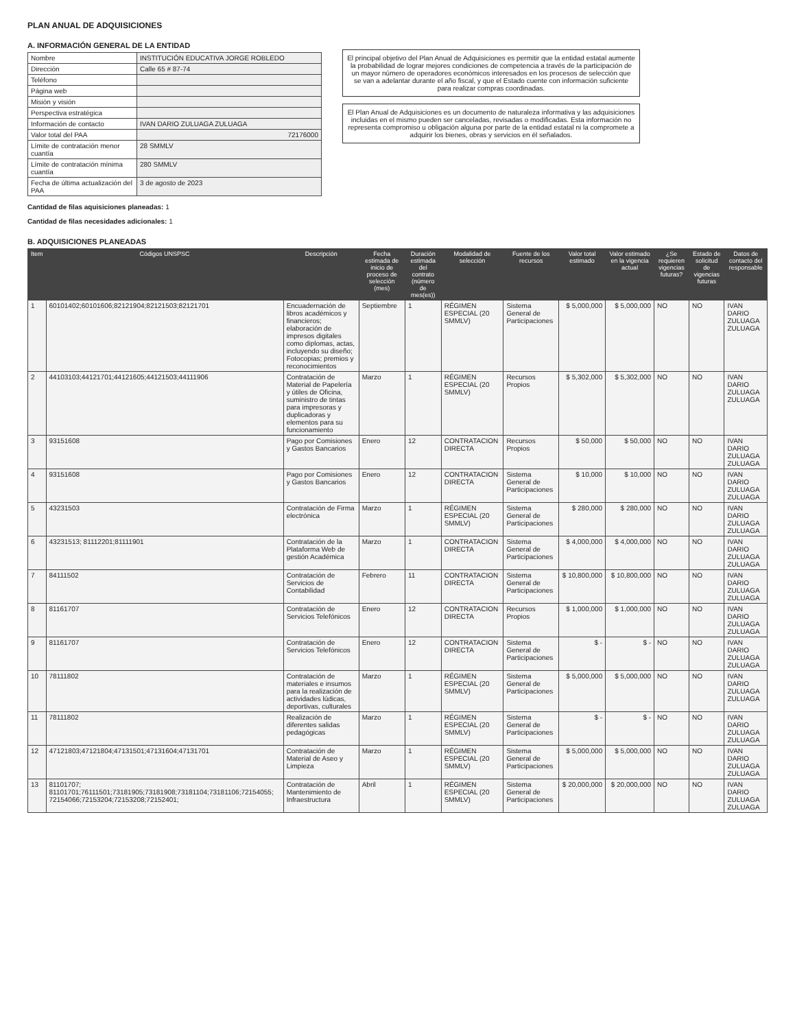PLAN ANUAL DE ADQUISICIONES
A. INFORMACIÓN GENERAL DE LA ENTIDAD
| Nombre | INSTITUCIÓN EDUCATIVA JORGE ROBLEDO |
| Dirección | Calle 65 # 87-74 |
| Teléfono | |
| Página web | |
| Misión y visión | |
| Perspectiva estratégica | |
| Información de contacto | IVAN DARIO ZULUAGA ZULUAGA |
| Valor total del PAA | 72176000 |
| Límite de contratación menor cuantía | 28 SMMLV |
| Límite de contratación mínima cuantía | 280 SMMLV |
| Fecha de última actualización del PAA | 3 de agosto de 2023 |
Cantidad de filas aquisiciones planeadas: 1
Cantidad de filas necesidades adicionales: 1
El principal objetivo del Plan Anual de Adquisiciones es permitir que la entidad estatal aumente la probabilidad de lograr mejores condiciones de competencia a través de la participación de un mayor número de operadores económicos interesados en los procesos de selección que se van a adelantar durante el año fiscal, y que el Estado cuente con información suficiente para realizar compras coordinadas.
El Plan Anual de Adquisiciones es un documento de naturaleza informativa y las adquisiciones incluidas en el mismo pueden ser canceladas, revisadas o modificadas. Esta información no representa compromiso u obligación alguna por parte de la entidad estatal ni la compromete a adquirir los bienes, obras y servicios en él señalados.
B. ADQUISICIONES PLANEADAS
| Item | Códigos UNSPSC | Descripción | Fecha estimada de inicio de proceso de selección (mes) | Duración estimada del contrato (número de mes(es)) | Modalidad de selección | Fuente de los recursos | Valor total estimado | Valor estimado en la vigencia actual | ¿Se requieren vigencias futuras? | Estado de solicitud de vigencias futuras | Datos de contacto del responsable |
| --- | --- | --- | --- | --- | --- | --- | --- | --- | --- | --- | --- |
| 1 | 60101402;60101606;82121904;82121503;82121701 | Encuadernación de libros académicos y financieros; elaboración de impresos digitales como diplomas, actas, incluyendo su diseño; Fotocopias; premios y reconocimientos | Septiembre | 1 | RÉGIMEN ESPECIAL (20 SMMLV) | Sistema General de Participaciones | $ 5,000,000 | $ 5,000,000 | NO | NO | IVAN DARIO ZULUAGA ZULUAGA |
| 2 | 44103103;44121701;44121605;44121503;44111906 | Contratación de Material de Papelería y útiles de Oficina, suministro de tintas para impresoras y duplicadoras y elementos para su funcionamiento | Marzo | 1 | RÉGIMEN ESPECIAL (20 SMMLV) | Recursos Propios | $ 5,302,000 | $ 5,302,000 | NO | NO | IVAN DARIO ZULUAGA ZULUAGA |
| 3 | 93151608 | Pago por Comisiones y Gastos Bancarios | Enero | 12 | CONTRATACION DIRECTA | Recursos Propios | $ 50,000 | $ 50,000 | NO | NO | IVAN DARIO ZULUAGA ZULUAGA |
| 4 | 93151608 | Pago por Comisiones y Gastos Bancarios | Enero | 12 | CONTRATACION DIRECTA | Sistema General de Participaciones | $ 10,000 | $ 10,000 | NO | NO | IVAN DARIO ZULUAGA ZULUAGA |
| 5 | 43231503 | Contratación de Firma electrónica | Marzo | 1 | RÉGIMEN ESPECIAL (20 SMMLV) | Sistema General de Participaciones | $ 280,000 | $ 280,000 | NO | NO | IVAN DARIO ZULUAGA ZULUAGA |
| 6 | 43231513; 81112201;81111901 | Contratación de la Plataforma Web de gestión Académica | Marzo | 1 | CONTRATACION DIRECTA | Sistema General de Participaciones | $ 4,000,000 | $ 4,000,000 | NO | NO | IVAN DARIO ZULUAGA ZULUAGA |
| 7 | 84111502 | Contratación de Servicios de Contabilidad | Febrero | 11 | CONTRATACION DIRECTA | Sistema General de Participaciones | $ 10,800,000 | $ 10,800,000 | NO | NO | IVAN DARIO ZULUAGA ZULUAGA |
| 8 | 81161707 | Contratación de Servicios Telefónicos | Enero | 12 | CONTRATACION DIRECTA | Recursos Propios | $ 1,000,000 | $ 1,000,000 | NO | NO | IVAN DARIO ZULUAGA ZULUAGA |
| 9 | 81161707 | Contratación de Servicios Telefónicos | Enero | 12 | CONTRATACION DIRECTA | Sistema General de Participaciones | $ - | $ - | NO | NO | IVAN DARIO ZULUAGA ZULUAGA |
| 10 | 78111802 | Contratación de materiales e insumos para la realización de actividades lúdicas, deportivas, culturales | Marzo | 1 | RÉGIMEN ESPECIAL (20 SMMLV) | Sistema General de Participaciones | $ 5,000,000 | $ 5,000,000 | NO | NO | IVAN DARIO ZULUAGA ZULUAGA |
| 11 | 78111802 | Realización de diferentes salidas pedagógicas | Marzo | 1 | RÉGIMEN ESPECIAL (20 SMMLV) | Sistema General de Participaciones | $ - | $ - | NO | NO | IVAN DARIO ZULUAGA ZULUAGA |
| 12 | 47121803;47121804;47131501;47131604;47131701 | Contratación de Material de Aseo y Limpieza | Marzo | 1 | RÉGIMEN ESPECIAL (20 SMMLV) | Sistema General de Participaciones | $ 5,000,000 | $ 5,000,000 | NO | NO | IVAN DARIO ZULUAGA ZULUAGA |
| 13 | 81101707; 81101701;76111501;73181905;73181908;73181104;73181106;72154055; 72154066;72153204;72153208;72152401; | Contratación de Mantenimiento de Infraestructura | Abril | 1 | RÉGIMEN ESPECIAL (20 SMMLV) | Sistema General de Participaciones | $ 20,000,000 | $ 20,000,000 | NO | NO | IVAN DARIO ZULUAGA ZULUAGA |